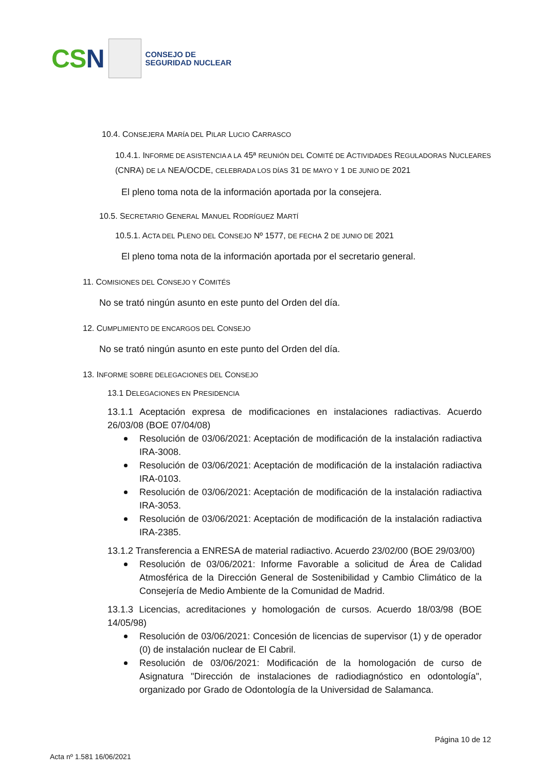CSN
CONSEJO DE
SEGURIDAD NUCLEAR
10.4. CONSEJERA MARÍA DEL PILAR LUCIO CARRASCO
10.4.1. INFORME DE ASISTENCIA A LA 45ª REUNIÓN DEL COMITÉ DE ACTIVIDADES REGULADORAS NUCLEARES (CNRA) DE LA NEA/OCDE, CELEBRADA LOS DÍAS 31 DE MAYO Y 1 DE JUNIO DE 2021
El pleno toma nota de la información aportada por la consejera.
10.5. SECRETARIO GENERAL MANUEL RODRÍGUEZ MARTÍ
10.5.1. ACTA DEL PLENO DEL CONSEJO Nº 1577, DE FECHA 2 DE JUNIO DE 2021
El pleno toma nota de la información aportada por el secretario general.
11. COMISIONES DEL CONSEJO Y COMITÉS
No se trató ningún asunto en este punto del Orden del día.
12. CUMPLIMIENTO DE ENCARGOS DEL CONSEJO
No se trató ningún asunto en este punto del Orden del día.
13. INFORME SOBRE DELEGACIONES DEL CONSEJO
13.1 DELEGACIONES EN PRESIDENCIA
13.1.1 Aceptación expresa de modificaciones en instalaciones radiactivas. Acuerdo 26/03/08 (BOE 07/04/08)
Resolución de 03/06/2021: Aceptación de modificación de la instalación radiactiva IRA-3008.
Resolución de 03/06/2021: Aceptación de modificación de la instalación radiactiva IRA-0103.
Resolución de 03/06/2021: Aceptación de modificación de la instalación radiactiva IRA-3053.
Resolución de 03/06/2021: Aceptación de modificación de la instalación radiactiva IRA-2385.
13.1.2 Transferencia a ENRESA de material radiactivo. Acuerdo 23/02/00 (BOE 29/03/00)
Resolución de 03/06/2021: Informe Favorable a solicitud de Área de Calidad Atmosférica de la Dirección General de Sostenibilidad y Cambio Climático de la Consejería de Medio Ambiente de la Comunidad de Madrid.
13.1.3 Licencias, acreditaciones y homologación de cursos. Acuerdo 18/03/98 (BOE 14/05/98)
Resolución de 03/06/2021: Concesión de licencias de supervisor (1) y de operador (0) de instalación nuclear de El Cabril.
Resolución de 03/06/2021: Modificación de la homologación de curso de Asignatura "Dirección de instalaciones de radiodiagnóstico en odontología", organizado por Grado de Odontología de la Universidad de Salamanca.
Página 10 de 12
Acta nº 1.581 16/06/2021